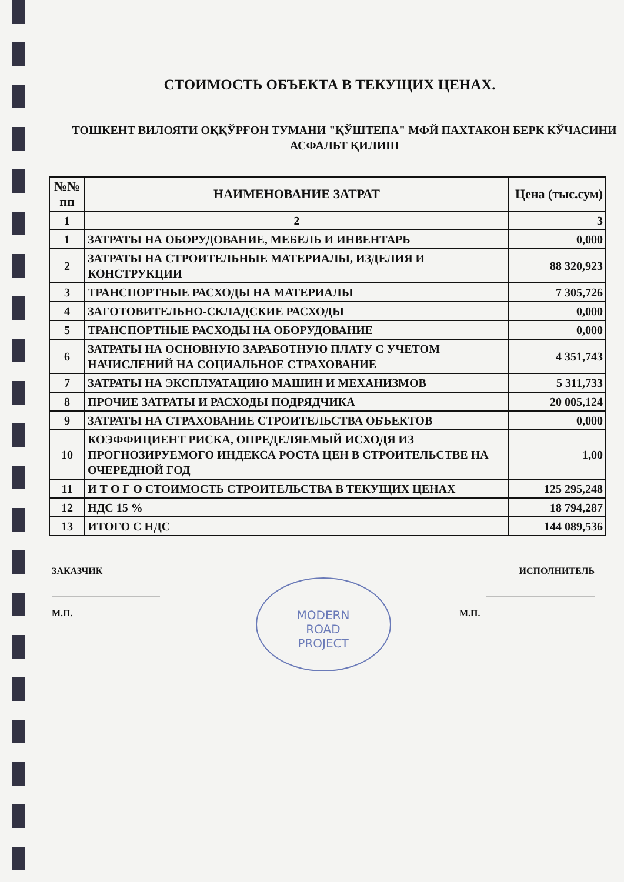СТОИМОСТЬ ОБЪЕКТА В ТЕКУЩИХ ЦЕНАХ.
ТОШКЕНТ ВИЛОЯТИ ОҚҚЎРҒОН ТУМАНИ "ҚЎШТЕПА" МФЙ ПАХТАКОН БЕРК КЎЧАСИНИ АСФАЛЬТ ҚИЛИШ
| №№ пп | НАИМЕНОВАНИЕ ЗАТРАТ | Цена (тыс.сум) |
| --- | --- | --- |
| 1 | 2 | 3 |
| 1 | ЗАТРАТЫ НА ОБОРУДОВАНИЕ, МЕБЕЛЬ И ИНВЕНТАРЬ | 0,000 |
| 2 | ЗАТРАТЫ НА СТРОИТЕЛЬНЫЕ МАТЕРИАЛЫ, ИЗДЕЛИЯ И КОНСТРУКЦИИ | 88 320,923 |
| 3 | ТРАНСПОРТНЫЕ РАСХОДЫ НА МАТЕРИАЛЫ | 7 305,726 |
| 4 | ЗАГОТОВИТЕЛЬНО-СКЛАДСКИЕ РАСХОДЫ | 0,000 |
| 5 | ТРАНСПОРТНЫЕ РАСХОДЫ НА ОБОРУДОВАНИЕ | 0,000 |
| 6 | ЗАТРАТЫ НА ОСНОВНУЮ ЗАРАБОТНУЮ ПЛАТУ С УЧЕТОМ НАЧИСЛЕНИЙ НА СОЦИАЛЬНОЕ СТРАХОВАНИЕ | 4 351,743 |
| 7 | ЗАТРАТЫ НА ЭКСПЛУАТАЦИЮ МАШИН И МЕХАНИЗМОВ | 5 311,733 |
| 8 | ПРОЧИЕ ЗАТРАТЫ И РАСХОДЫ ПОДРЯДЧИКА | 20 005,124 |
| 9 | ЗАТРАТЫ НА СТРАХОВАНИЕ СТРОИТЕЛЬСТВА ОБЪЕКТОВ | 0,000 |
| 10 | КОЭФФИЦИЕНТ РИСКА, ОПРЕДЕЛЯЕМЫЙ ИСХОДЯ ИЗ ПРОГНОЗИРУЕМОГО ИНДЕКСА РОСТА ЦЕН В СТРОИТЕЛЬСТВЕ НА ОЧЕРЕДНОЙ ГОД | 1,00 |
| 11 | И Т О Г О СТОИМОСТЬ СТРОИТЕЛЬСТВА В ТЕКУЩИХ ЦЕНАХ | 125 295,248 |
| 12 | НДС 15 % | 18 794,287 |
| 13 | ИТОГО С НДС | 144 089,536 |
ЗАКАЗЧИК
_______________________
М.П.
MODERN
ROAD
PROJECT
ИСПОЛНИТЕЛЬ
_______________________
М.П.